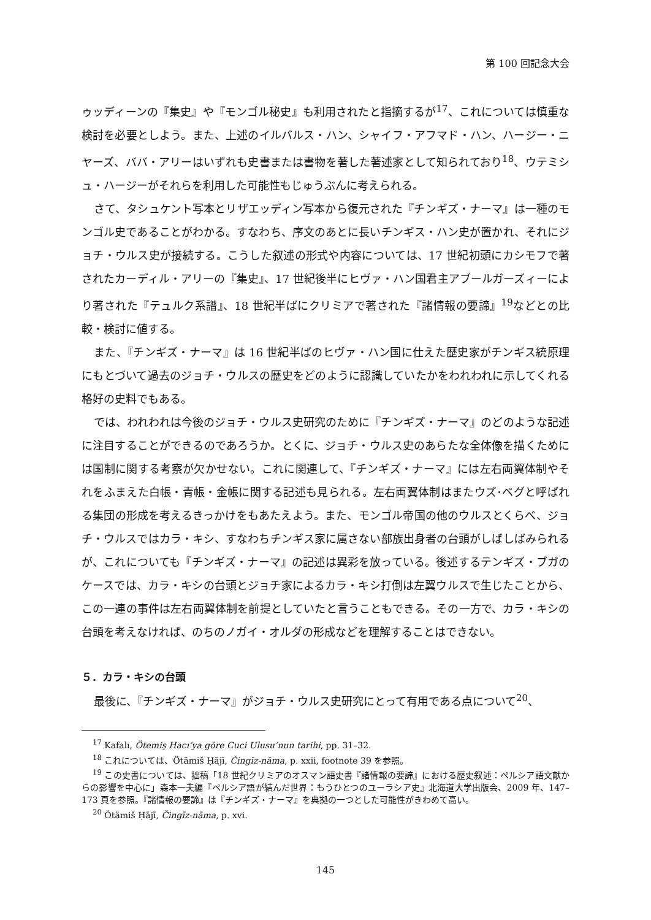第 100 回記念大会
ゥッディーンの『集史』や『モンゴル秘史』も利用されたと指摘するが<sup>17</sup>、これについては慎重な検討を必要としよう。また、上述のイルバルス・ハン、シャイフ・アフマド・ハン、ハージー・ニヤーズ、ババ・アリーはいずれも史書または書物を著した著述家として知られており<sup>18</sup>、ウテミシュ・ハージーがそれらを利用した可能性もじゅうぶんに考えられる。
さて、タシュケント写本とリザエッディン写本から復元された『チンギズ・ナーマ』は一種のモンゴル史であることがわかる。すなわち、序文のあとに長いチンギス・ハン史が置かれ、それにジョチ・ウルス史が接続する。こうした叙述の形式や内容については、17 世紀初頭にカシモフで著されたカーディル・アリーの『集史』、17 世紀後半にヒヴァ・ハン国君主アブールガーズィーにより著された『テュルク系譜』、18 世紀半ばにクリミアで著された『諸情報の要諦』<sup>19</sup>などとの比較・検討に値する。
また、『チンギズ・ナーマ』は 16 世紀半ばのヒヴァ・ハン国に仕えた歴史家がチンギス統原理にもとづいて過去のジョチ・ウルスの歴史をどのように認識していたかをわれわれに示してくれる格好の史料でもある。
では、われわれは今後のジョチ・ウルス史研究のために『チンギズ・ナーマ』のどのような記述に注目することができるのであろうか。とくに、ジョチ・ウルス史のあらたな全体像を描くためには国制に関する考察が欠かせない。これに関連して、『チンギズ・ナーマ』には左右両翼体制やそれをふまえた白帳・青帳・金帳に関する記述も見られる。左右両翼体制はまたウズ･ベグと呼ばれる集団の形成を考えるきっかけをもあたえよう。また、モンゴル帝国の他のウルスとくらべ、ジョチ・ウルスではカラ・キシ、すなわちチンギス家に属さない部族出身者の台頭がしばしばみられるが、これについても『チンギズ・ナーマ』の記述は異彩を放っている。後述するテンギズ・ブガのケースでは、カラ・キシの台頭とジョチ家によるカラ・キシ打倒は左翼ウルスで生じたことから、この一連の事件は左右両翼体制を前提としていたと言うこともできる。その一方で、カラ・キシの台頭を考えなければ、のちのノガイ・オルダの形成などを理解することはできない。
５．カラ・キシの台頭
最後に、『チンギズ・ナーマ』がジョチ・ウルス史研究にとって有用である点について<sup>20</sup>、
<sup>17</sup> Kafalı, Ötemiş Hacı’ya göre Cuci Ulusu’nun tarihi, pp. 31–32.
<sup>18</sup> これについては、Ötämiš Ḥājī, Čingīz-nāma, p. xxii, footnote 39 を参照。
<sup>19</sup> この史書については、拙稿「18 世紀クリミアのオスマン語史書『諸情報の要諦』における歴史叙述：ペルシア語文献からの影響を中心に」森本一夫編『ペルシア語が結んだ世界：もうひとつのユーラシア史』北海道大学出版会、2009 年、147–173 頁を参照。『諸情報の要諦』は『チンギズ・ナーマ』を典拠の一つとした可能性がきわめて高い。
<sup>20</sup> Ötämiš Ḥājī, Čingīz-nāma, p. xvi.
145